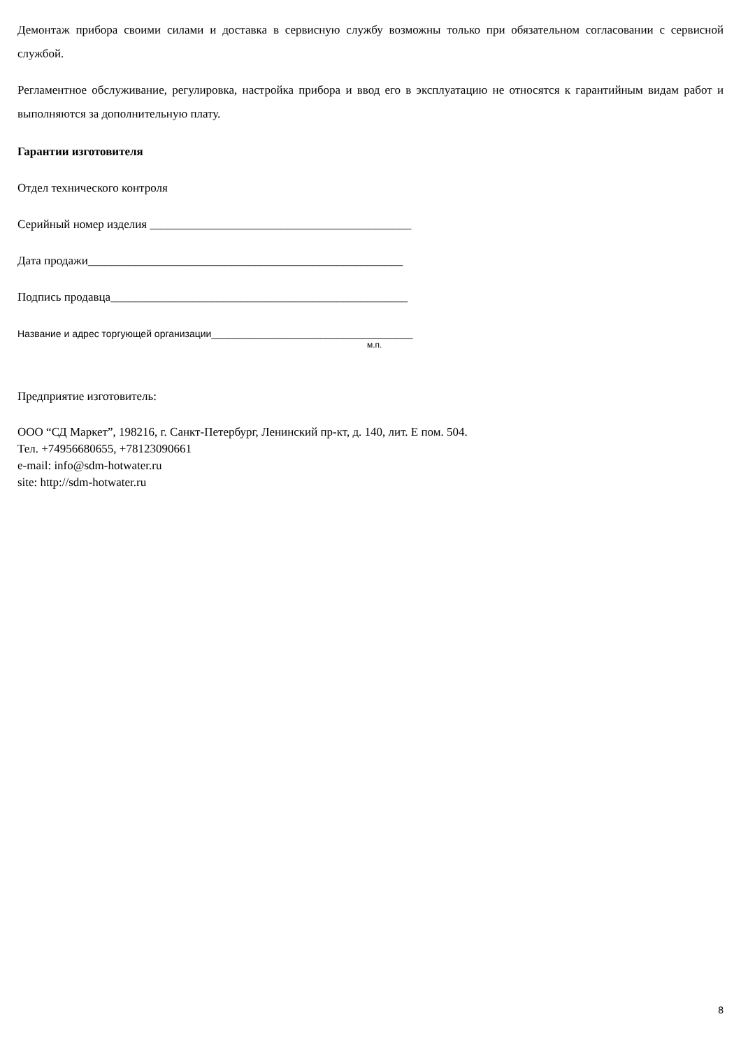Демонтаж прибора своими силами и доставка в сервисную службу возможны только при обязательном согласовании с сервисной службой.
Регламентное обслуживание, регулировка, настройка прибора и ввод его в эксплуатацию не относятся к гарантийным видам работ и выполняются за дополнительную плату.
Гарантии изготовителя
Отдел технического контроля
Серийный номер изделия ____________________________________________
Дата продажи_____________________________________________________
Подпись продавца__________________________________________________
Название и адрес торгующей организации_____________________________________
м.п.
Предприятие изготовитель:
ООО “СД Маркет”, 198216, г. Санкт-Петербург, Ленинский пр-кт, д. 140, лит. Е пом. 504.
Тел. +74956680655, +78123090661
e-mail: info@sdm-hotwater.ru
site: http://sdm-hotwater.ru
8